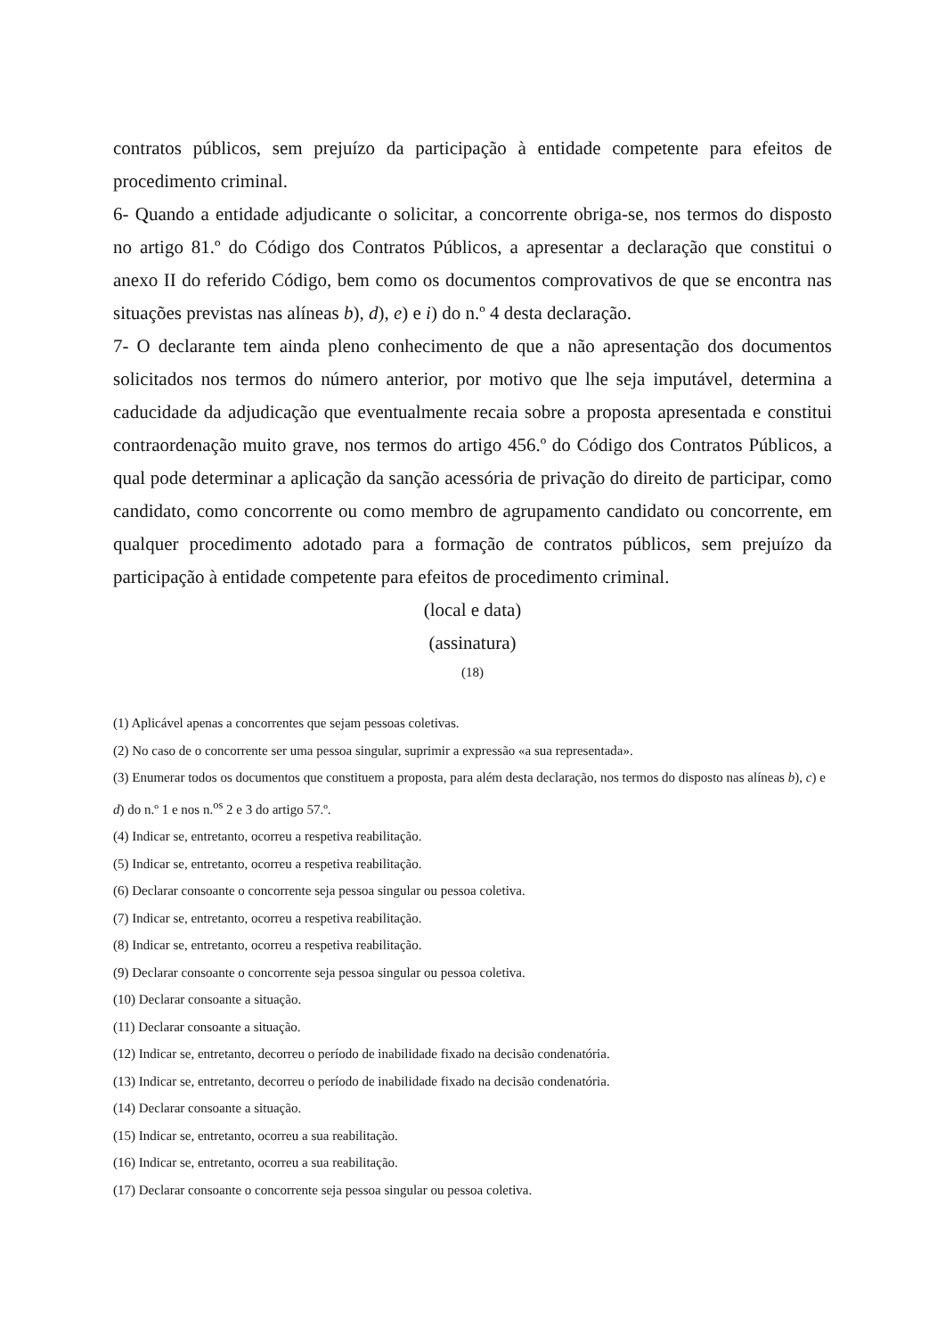contratos públicos, sem prejuízo da participação à entidade competente para efeitos de procedimento criminal.
6- Quando a entidade adjudicante o solicitar, a concorrente obriga-se, nos termos do disposto no artigo 81.º do Código dos Contratos Públicos, a apresentar a declaração que constitui o anexo II do referido Código, bem como os documentos comprovativos de que se encontra nas situações previstas nas alíneas b), d), e) e i) do n.º 4 desta declaração.
7- O declarante tem ainda pleno conhecimento de que a não apresentação dos documentos solicitados nos termos do número anterior, por motivo que lhe seja imputável, determina a caducidade da adjudicação que eventualmente recaia sobre a proposta apresentada e constitui contraordenação muito grave, nos termos do artigo 456.º do Código dos Contratos Públicos, a qual pode determinar a aplicação da sanção acessória de privação do direito de participar, como candidato, como concorrente ou como membro de agrupamento candidato ou concorrente, em qualquer procedimento adotado para a formação de contratos públicos, sem prejuízo da participação à entidade competente para efeitos de procedimento criminal.
(local e data)
(assinatura)
(18)
(1) Aplicável apenas a concorrentes que sejam pessoas coletivas.
(2) No caso de o concorrente ser uma pessoa singular, suprimir a expressão «a sua representada».
(3) Enumerar todos os documentos que constituem a proposta, para além desta declaração, nos termos do disposto nas alíneas b), c) e d) do n.º 1 e nos n.<sup>os</sup> 2 e 3 do artigo 57.º.
(4) Indicar se, entretanto, ocorreu a respetiva reabilitação.
(5) Indicar se, entretanto, ocorreu a respetiva reabilitação.
(6) Declarar consoante o concorrente seja pessoa singular ou pessoa coletiva.
(7) Indicar se, entretanto, ocorreu a respetiva reabilitação.
(8) Indicar se, entretanto, ocorreu a respetiva reabilitação.
(9) Declarar consoante o concorrente seja pessoa singular ou pessoa coletiva.
(10) Declarar consoante a situação.
(11) Declarar consoante a situação.
(12) Indicar se, entretanto, decorreu o período de inabilidade fixado na decisão condenatória.
(13) Indicar se, entretanto, decorreu o período de inabilidade fixado na decisão condenatória.
(14) Declarar consoante a situação.
(15) Indicar se, entretanto, ocorreu a sua reabilitação.
(16) Indicar se, entretanto, ocorreu a sua reabilitação.
(17) Declarar consoante o concorrente seja pessoa singular ou pessoa coletiva.